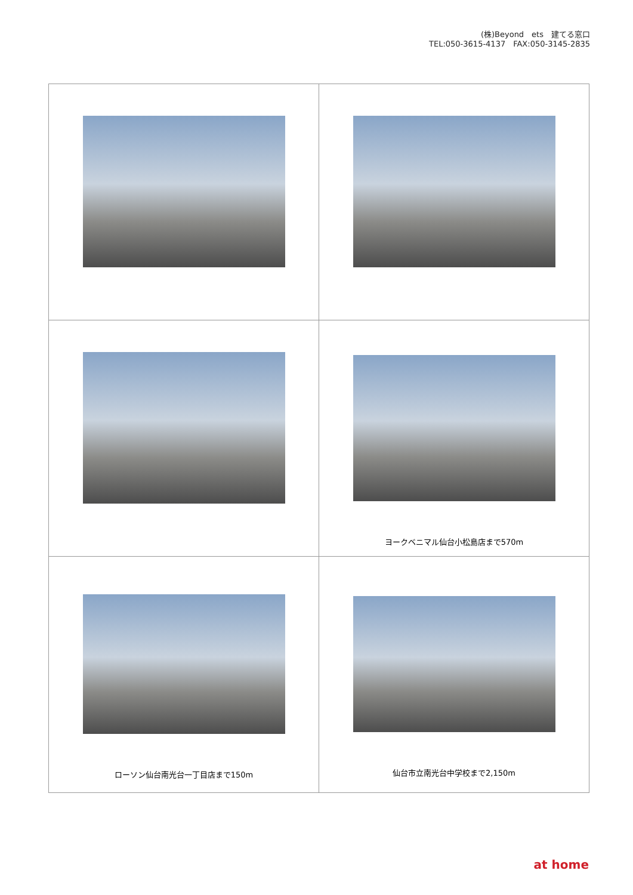(株)Beyond　ets　建てる窓口
TEL:050-3615-4137　FAX:050-3145-2835
| | ヨークベニマル仙台小松島店まで570m |
| ローソン仙台南光台一丁目店まで150m | 仙台市立南光台中学校まで2,150m |
at home